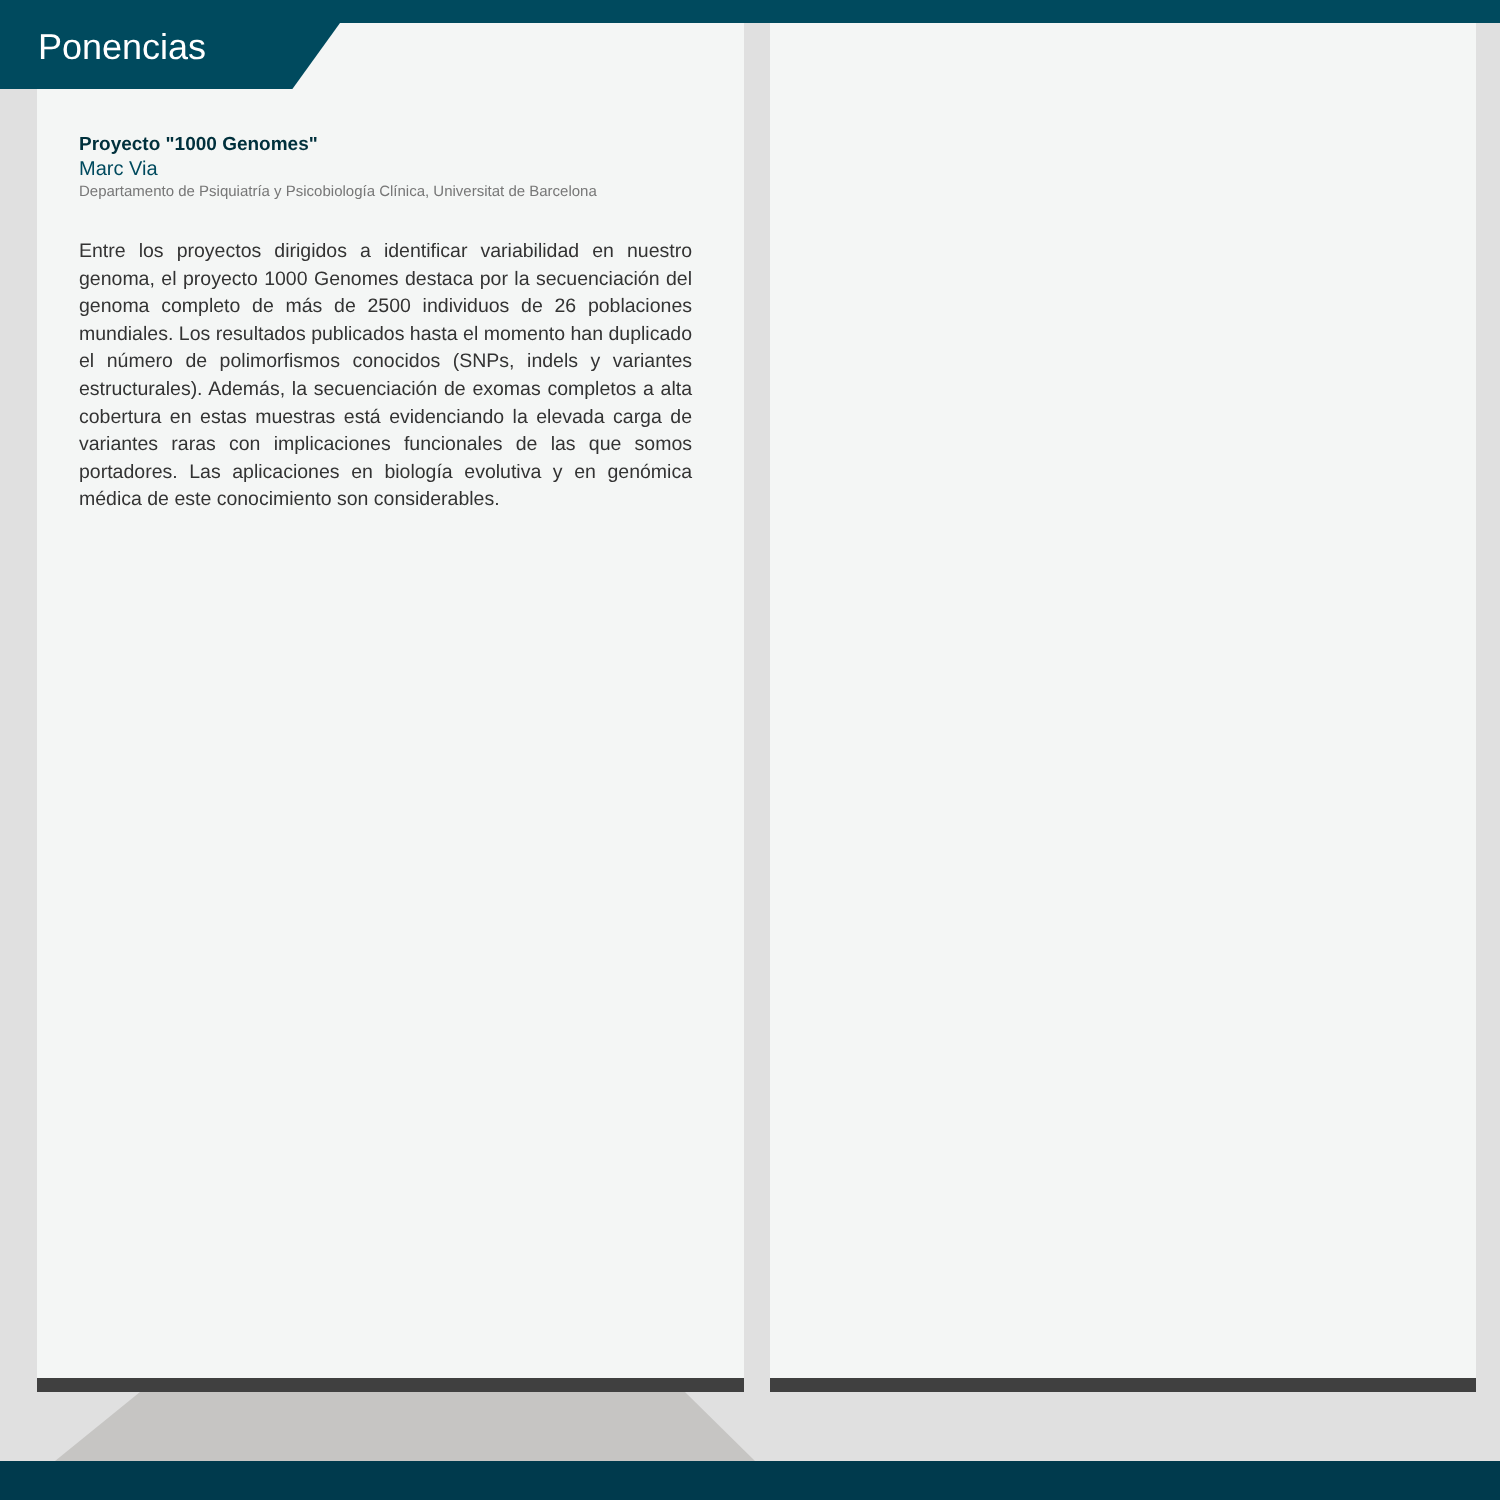Ponencias
Proyecto "1000 Genomes"
Marc Via
Departamento de Psiquiatría y Psicobiología Clínica, Universitat de Barcelona
Entre los proyectos dirigidos a identificar variabilidad en nuestro genoma, el proyecto 1000 Genomes destaca por la secuenciación del genoma completo de más de 2500 individuos de 26 poblaciones mundiales. Los resultados publicados hasta el momento han duplicado el número de polimorfismos conocidos (SNPs, indels y variantes estructurales). Además, la secuenciación de exomas completos a alta cobertura en estas muestras está evidenciando la elevada carga de variantes raras con implicaciones funcionales de las que somos portadores. Las aplicaciones en biología evolutiva y en genómica médica de este conocimiento son considerables.